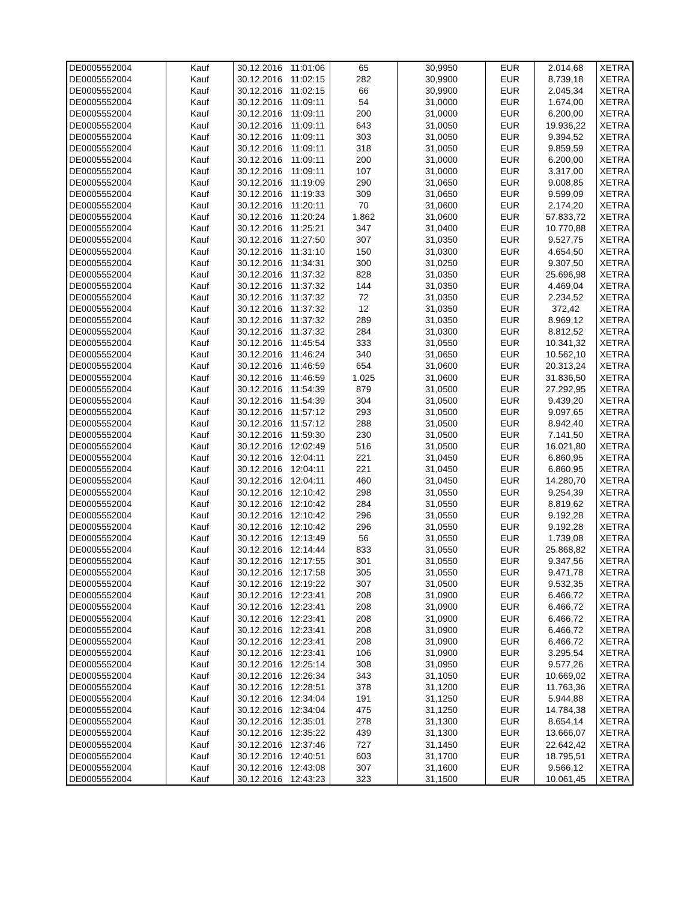| DE0005552004 | Kauf | 30.12.2016 | 11:01:06 | 65 | 30,9950 | EUR | 2.014,68 | XETRA |
| DE0005552004 | Kauf | 30.12.2016 | 11:02:15 | 282 | 30,9900 | EUR | 8.739,18 | XETRA |
| DE0005552004 | Kauf | 30.12.2016 | 11:02:15 | 66 | 30,9900 | EUR | 2.045,34 | XETRA |
| DE0005552004 | Kauf | 30.12.2016 | 11:09:11 | 54 | 31,0000 | EUR | 1.674,00 | XETRA |
| DE0005552004 | Kauf | 30.12.2016 | 11:09:11 | 200 | 31,0000 | EUR | 6.200,00 | XETRA |
| DE0005552004 | Kauf | 30.12.2016 | 11:09:11 | 643 | 31,0050 | EUR | 19.936,22 | XETRA |
| DE0005552004 | Kauf | 30.12.2016 | 11:09:11 | 303 | 31,0050 | EUR | 9.394,52 | XETRA |
| DE0005552004 | Kauf | 30.12.2016 | 11:09:11 | 318 | 31,0050 | EUR | 9.859,59 | XETRA |
| DE0005552004 | Kauf | 30.12.2016 | 11:09:11 | 200 | 31,0000 | EUR | 6.200,00 | XETRA |
| DE0005552004 | Kauf | 30.12.2016 | 11:09:11 | 107 | 31,0000 | EUR | 3.317,00 | XETRA |
| DE0005552004 | Kauf | 30.12.2016 | 11:19:09 | 290 | 31,0650 | EUR | 9.008,85 | XETRA |
| DE0005552004 | Kauf | 30.12.2016 | 11:19:33 | 309 | 31,0650 | EUR | 9.599,09 | XETRA |
| DE0005552004 | Kauf | 30.12.2016 | 11:20:11 | 70 | 31,0600 | EUR | 2.174,20 | XETRA |
| DE0005552004 | Kauf | 30.12.2016 | 11:20:24 | 1.862 | 31,0600 | EUR | 57.833,72 | XETRA |
| DE0005552004 | Kauf | 30.12.2016 | 11:25:21 | 347 | 31,0400 | EUR | 10.770,88 | XETRA |
| DE0005552004 | Kauf | 30.12.2016 | 11:27:50 | 307 | 31,0350 | EUR | 9.527,75 | XETRA |
| DE0005552004 | Kauf | 30.12.2016 | 11:31:10 | 150 | 31,0300 | EUR | 4.654,50 | XETRA |
| DE0005552004 | Kauf | 30.12.2016 | 11:34:31 | 300 | 31,0250 | EUR | 9.307,50 | XETRA |
| DE0005552004 | Kauf | 30.12.2016 | 11:37:32 | 828 | 31,0350 | EUR | 25.696,98 | XETRA |
| DE0005552004 | Kauf | 30.12.2016 | 11:37:32 | 144 | 31,0350 | EUR | 4.469,04 | XETRA |
| DE0005552004 | Kauf | 30.12.2016 | 11:37:32 | 72 | 31,0350 | EUR | 2.234,52 | XETRA |
| DE0005552004 | Kauf | 30.12.2016 | 11:37:32 | 12 | 31,0350 | EUR | 372,42 | XETRA |
| DE0005552004 | Kauf | 30.12.2016 | 11:37:32 | 289 | 31,0350 | EUR | 8.969,12 | XETRA |
| DE0005552004 | Kauf | 30.12.2016 | 11:37:32 | 284 | 31,0300 | EUR | 8.812,52 | XETRA |
| DE0005552004 | Kauf | 30.12.2016 | 11:45:54 | 333 | 31,0550 | EUR | 10.341,32 | XETRA |
| DE0005552004 | Kauf | 30.12.2016 | 11:46:24 | 340 | 31,0650 | EUR | 10.562,10 | XETRA |
| DE0005552004 | Kauf | 30.12.2016 | 11:46:59 | 654 | 31,0600 | EUR | 20.313,24 | XETRA |
| DE0005552004 | Kauf | 30.12.2016 | 11:46:59 | 1.025 | 31,0600 | EUR | 31.836,50 | XETRA |
| DE0005552004 | Kauf | 30.12.2016 | 11:54:39 | 879 | 31,0500 | EUR | 27.292,95 | XETRA |
| DE0005552004 | Kauf | 30.12.2016 | 11:54:39 | 304 | 31,0500 | EUR | 9.439,20 | XETRA |
| DE0005552004 | Kauf | 30.12.2016 | 11:57:12 | 293 | 31,0500 | EUR | 9.097,65 | XETRA |
| DE0005552004 | Kauf | 30.12.2016 | 11:57:12 | 288 | 31,0500 | EUR | 8.942,40 | XETRA |
| DE0005552004 | Kauf | 30.12.2016 | 11:59:30 | 230 | 31,0500 | EUR | 7.141,50 | XETRA |
| DE0005552004 | Kauf | 30.12.2016 | 12:02:49 | 516 | 31,0500 | EUR | 16.021,80 | XETRA |
| DE0005552004 | Kauf | 30.12.2016 | 12:04:11 | 221 | 31,0450 | EUR | 6.860,95 | XETRA |
| DE0005552004 | Kauf | 30.12.2016 | 12:04:11 | 221 | 31,0450 | EUR | 6.860,95 | XETRA |
| DE0005552004 | Kauf | 30.12.2016 | 12:04:11 | 460 | 31,0450 | EUR | 14.280,70 | XETRA |
| DE0005552004 | Kauf | 30.12.2016 | 12:10:42 | 298 | 31,0550 | EUR | 9.254,39 | XETRA |
| DE0005552004 | Kauf | 30.12.2016 | 12:10:42 | 284 | 31,0550 | EUR | 8.819,62 | XETRA |
| DE0005552004 | Kauf | 30.12.2016 | 12:10:42 | 296 | 31,0550 | EUR | 9.192,28 | XETRA |
| DE0005552004 | Kauf | 30.12.2016 | 12:10:42 | 296 | 31,0550 | EUR | 9.192,28 | XETRA |
| DE0005552004 | Kauf | 30.12.2016 | 12:13:49 | 56 | 31,0550 | EUR | 1.739,08 | XETRA |
| DE0005552004 | Kauf | 30.12.2016 | 12:14:44 | 833 | 31,0550 | EUR | 25.868,82 | XETRA |
| DE0005552004 | Kauf | 30.12.2016 | 12:17:55 | 301 | 31,0550 | EUR | 9.347,56 | XETRA |
| DE0005552004 | Kauf | 30.12.2016 | 12:17:58 | 305 | 31,0550 | EUR | 9.471,78 | XETRA |
| DE0005552004 | Kauf | 30.12.2016 | 12:19:22 | 307 | 31,0500 | EUR | 9.532,35 | XETRA |
| DE0005552004 | Kauf | 30.12.2016 | 12:23:41 | 208 | 31,0900 | EUR | 6.466,72 | XETRA |
| DE0005552004 | Kauf | 30.12.2016 | 12:23:41 | 208 | 31,0900 | EUR | 6.466,72 | XETRA |
| DE0005552004 | Kauf | 30.12.2016 | 12:23:41 | 208 | 31,0900 | EUR | 6.466,72 | XETRA |
| DE0005552004 | Kauf | 30.12.2016 | 12:23:41 | 208 | 31,0900 | EUR | 6.466,72 | XETRA |
| DE0005552004 | Kauf | 30.12.2016 | 12:23:41 | 208 | 31,0900 | EUR | 6.466,72 | XETRA |
| DE0005552004 | Kauf | 30.12.2016 | 12:23:41 | 106 | 31,0900 | EUR | 3.295,54 | XETRA |
| DE0005552004 | Kauf | 30.12.2016 | 12:25:14 | 308 | 31,0950 | EUR | 9.577,26 | XETRA |
| DE0005552004 | Kauf | 30.12.2016 | 12:26:34 | 343 | 31,1050 | EUR | 10.669,02 | XETRA |
| DE0005552004 | Kauf | 30.12.2016 | 12:28:51 | 378 | 31,1200 | EUR | 11.763,36 | XETRA |
| DE0005552004 | Kauf | 30.12.2016 | 12:34:04 | 191 | 31,1250 | EUR | 5.944,88 | XETRA |
| DE0005552004 | Kauf | 30.12.2016 | 12:34:04 | 475 | 31,1250 | EUR | 14.784,38 | XETRA |
| DE0005552004 | Kauf | 30.12.2016 | 12:35:01 | 278 | 31,1300 | EUR | 8.654,14 | XETRA |
| DE0005552004 | Kauf | 30.12.2016 | 12:35:22 | 439 | 31,1300 | EUR | 13.666,07 | XETRA |
| DE0005552004 | Kauf | 30.12.2016 | 12:37:46 | 727 | 31,1450 | EUR | 22.642,42 | XETRA |
| DE0005552004 | Kauf | 30.12.2016 | 12:40:51 | 603 | 31,1700 | EUR | 18.795,51 | XETRA |
| DE0005552004 | Kauf | 30.12.2016 | 12:43:08 | 307 | 31,1600 | EUR | 9.566,12 | XETRA |
| DE0005552004 | Kauf | 30.12.2016 | 12:43:23 | 323 | 31,1500 | EUR | 10.061,45 | XETRA |